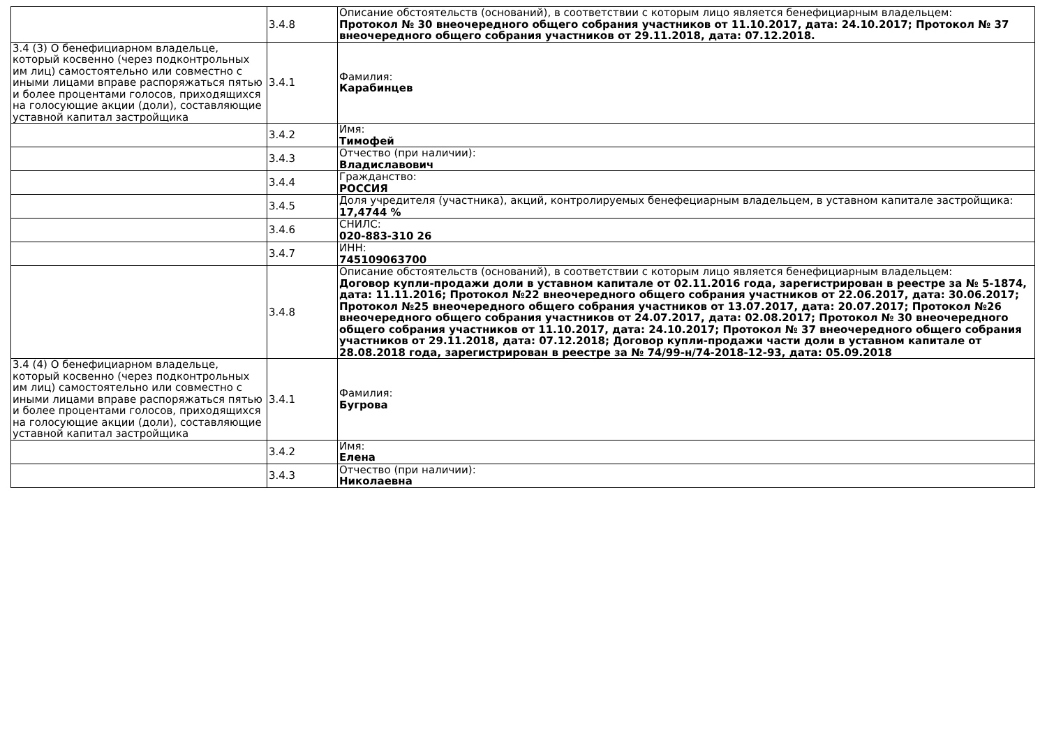| | 3.4.8 | Описание обстоятельств (оснований), в соответствии с которым лицо является бенефициарным владельцем: Протокол № 30 внеочередного общего собрания участников от 11.10.2017, дата: 24.10.2017; Протокол № 37 внеочередного общего собрания участников от 29.11.2018, дата: 07.12.2018. |
| 3.4 (3) О бенефициарном владельце, который косвенно (через подконтрольных им лиц) самостоятельно или совместно с иными лицами вправе распоряжаться пятью и более процентами голосов, приходящихся на голосующие акции (доли), составляющие уставной капитал застройщика | 3.4.1 | Фамилия: Карабинцев |
| | 3.4.2 | Имя: Тимофей |
| | 3.4.3 | Отчество (при наличии): Владиславович |
| | 3.4.4 | Гражданство: РОССИЯ |
| | 3.4.5 | Доля учредителя (участника), акций, контролируемых бенефециарным владельцем, в уставном капитале застройщика: 17,4744 % |
| | 3.4.6 | СНИЛС: 020-883-310 26 |
| | 3.4.7 | ИНН: 745109063700 |
| | 3.4.8 | Описание обстоятельств (оснований), в соответствии с которым лицо является бенефициарным владельцем: Договор купли-продажи доли в уставном капитале от 02.11.2016 года, зарегистрирован в реестре за № 5-1874, дата: 11.11.2016; Протокол №22 внеочередного общего собрания участников от 22.06.2017, дата: 30.06.2017; Протокол №25 внеочередного общего собрания участников от 13.07.2017, дата: 20.07.2017; Протокол №26 внеочередного общего собрания участников от 24.07.2017, дата: 02.08.2017; Протокол № 30 внеочередного общего собрания участников от 11.10.2017, дата: 24.10.2017; Протокол № 37 внеочередного общего собрания участников от 29.11.2018, дата: 07.12.2018; Договор купли-продажи части доли в уставном капитале от 28.08.2018 года, зарегистрирован в реестре за № 74/99-н/74-2018-12-93, дата: 05.09.2018 |
| 3.4 (4) О бенефициарном владельце, который косвенно (через подконтрольных им лиц) самостоятельно или совместно с иными лицами вправе распоряжаться пятью и более процентами голосов, приходящихся на голосующие акции (доли), составляющие уставной капитал застройщика | 3.4.1 | Фамилия: Бугрова |
| | 3.4.2 | Имя: Елена |
| | 3.4.3 | Отчество (при наличии): Николаевна |